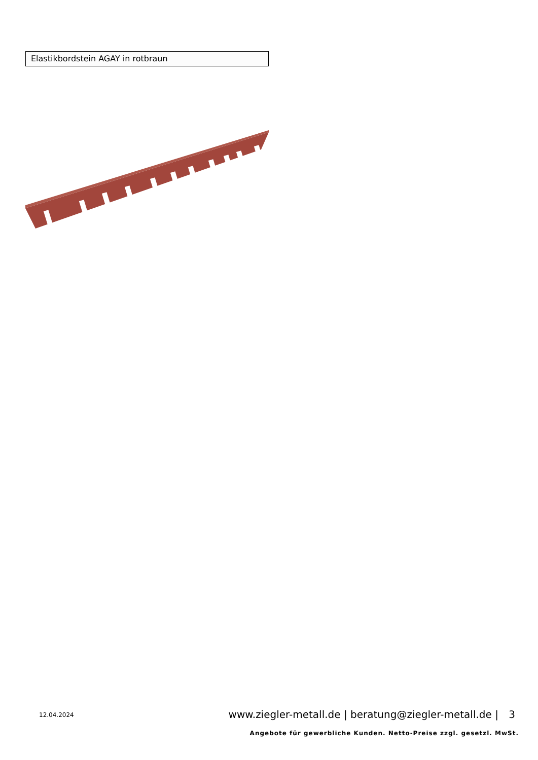Elastikbordstein AGAY in rotbraun
12.04.2024
www.ziegler-metall.de | beratung@ziegler-metall.de | 3
Angebote für gewerbliche Kunden. Netto-Preise zzgl. gesetzl. MwSt.